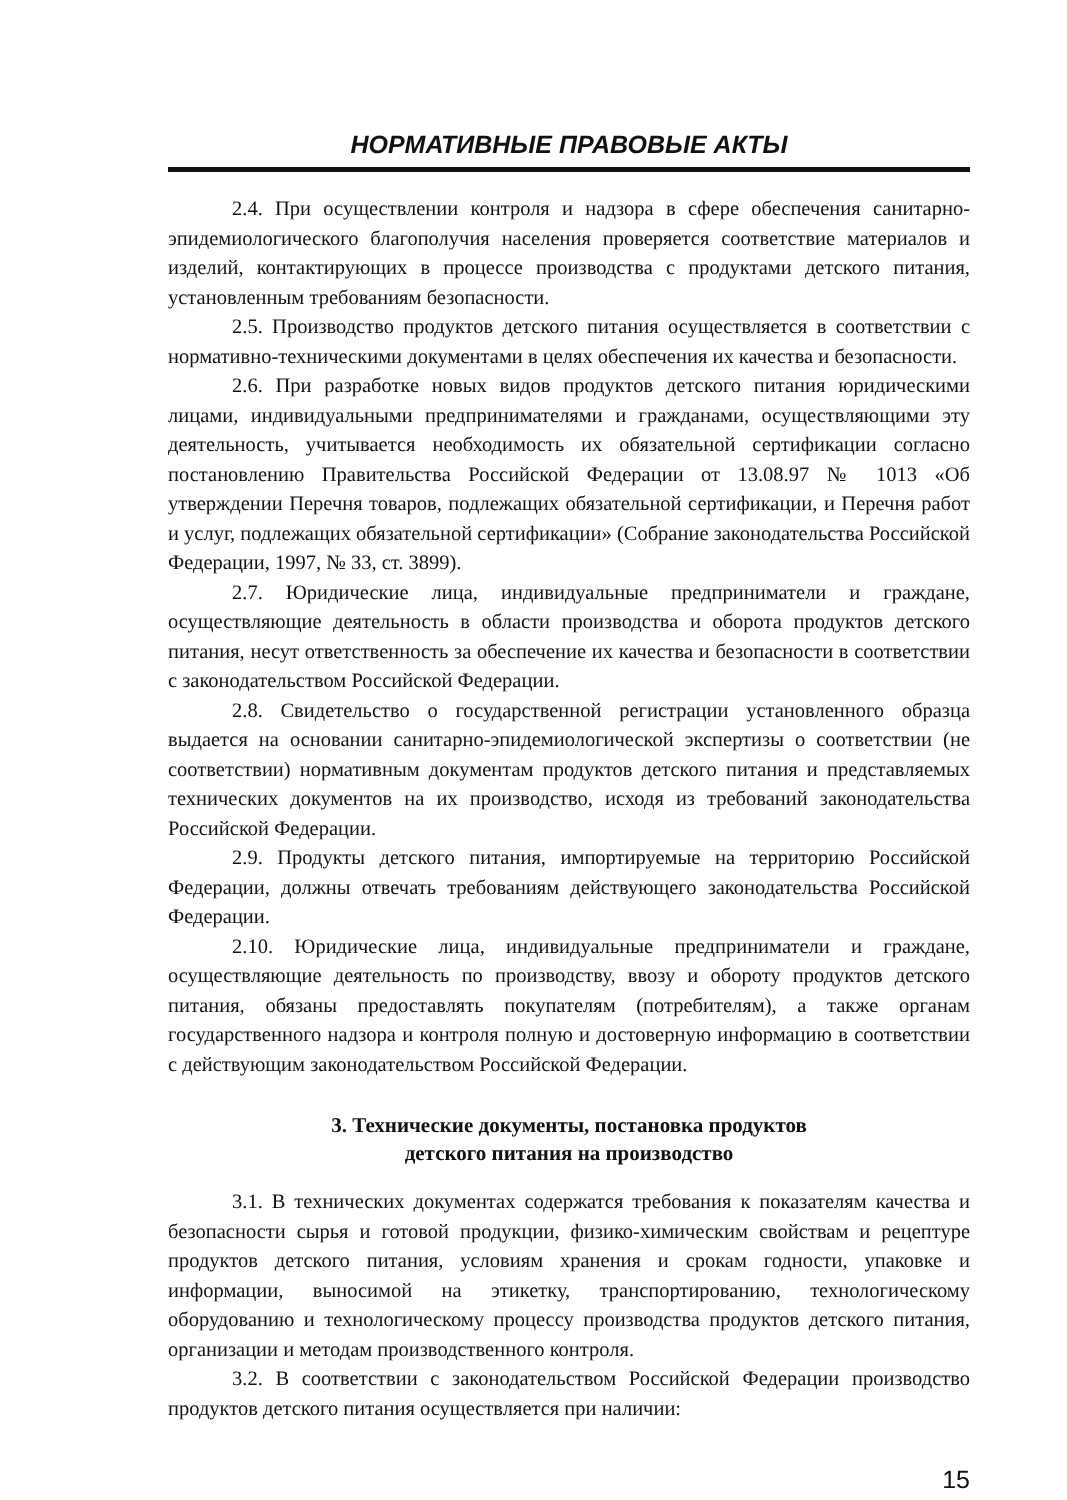НОРМАТИВНЫЕ ПРАВОВЫЕ АКТЫ
2.4. При осуществлении контроля и надзора в сфере обеспечения санитарно-эпидемиологического благополучия населения проверяется соответствие материалов и изделий, контактирующих в процессе производства с продуктами детского питания, установленным требованиям безопасности.
2.5. Производство продуктов детского питания осуществляется в соответствии с нормативно-техническими документами в целях обеспечения их качества и безопасности.
2.6. При разработке новых видов продуктов детского питания юридическими лицами, индивидуальными предпринимателями и гражданами, осуществляющими эту деятельность, учитывается необходимость их обязательной сертификации согласно постановлению Правительства Российской Федерации от 13.08.97 № 1013 «Об утверждении Перечня товаров, подлежащих обязательной сертификации, и Перечня работ и услуг, подлежащих обязательной сертификации» (Собрание законодательства Российской Федерации, 1997, № 33, ст. 3899).
2.7. Юридические лица, индивидуальные предприниматели и граждане, осуществляющие деятельность в области производства и оборота продуктов детского питания, несут ответственность за обеспечение их качества и безопасности в соответствии с законодательством Российской Федерации.
2.8. Свидетельство о государственной регистрации установленного образца выдается на основании санитарно-эпидемиологической экспертизы о соответствии (не соответствии) нормативным документам продуктов детского питания и представляемых технических документов на их производство, исходя из требований законодательства Российской Федерации.
2.9. Продукты детского питания, импортируемые на территорию Российской Федерации, должны отвечать требованиям действующего законодательства Российской Федерации.
2.10. Юридические лица, индивидуальные предприниматели и граждане, осуществляющие деятельность по производству, ввозу и обороту продуктов детского питания, обязаны предоставлять покупателям (потребителям), а также органам государственного надзора и контроля полную и достоверную информацию в соответствии с действующим законодательством Российской Федерации.
3. Технические документы, постановка продуктов
детского питания на производство
3.1. В технических документах содержатся требования к показателям качества и безопасности сырья и готовой продукции, физико-химическим свойствам и рецептуре продуктов детского питания, условиям хранения и срокам годности, упаковке и информации, выносимой на этикетку, транспортированию, технологическому оборудованию и технологическому процессу производства продуктов детского питания, организации и методам производственного контроля.
3.2. В соответствии с законодательством Российской Федерации производство продуктов детского питания осуществляется при наличии:
15